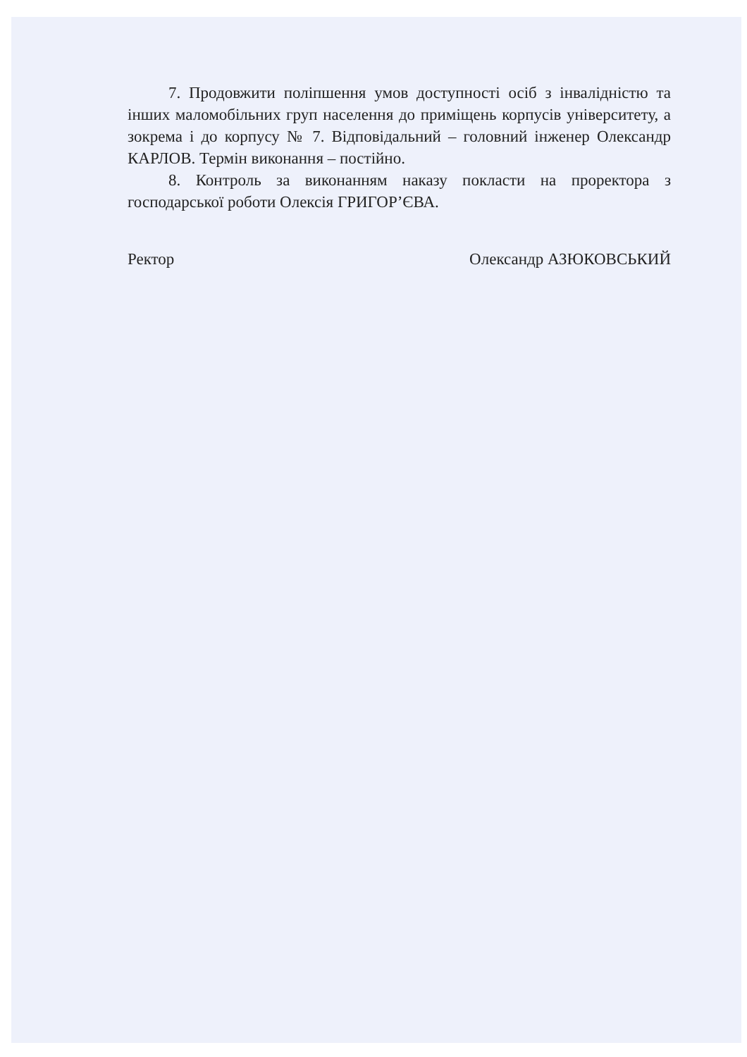7. Продовжити поліпшення умов доступності осіб з інвалідністю та інших маломобільних груп населення до приміщень корпусів університету, а зокрема і до корпусу № 7. Відповідальний – головний інженер Олександр КАРЛОВ. Термін виконання – постійно.
8. Контроль за виконанням наказу покласти на проректора з господарської роботи Олексія ГРИГОР’ЄВА.
Ректор Олександр АЗЮКОВСЬКИЙ